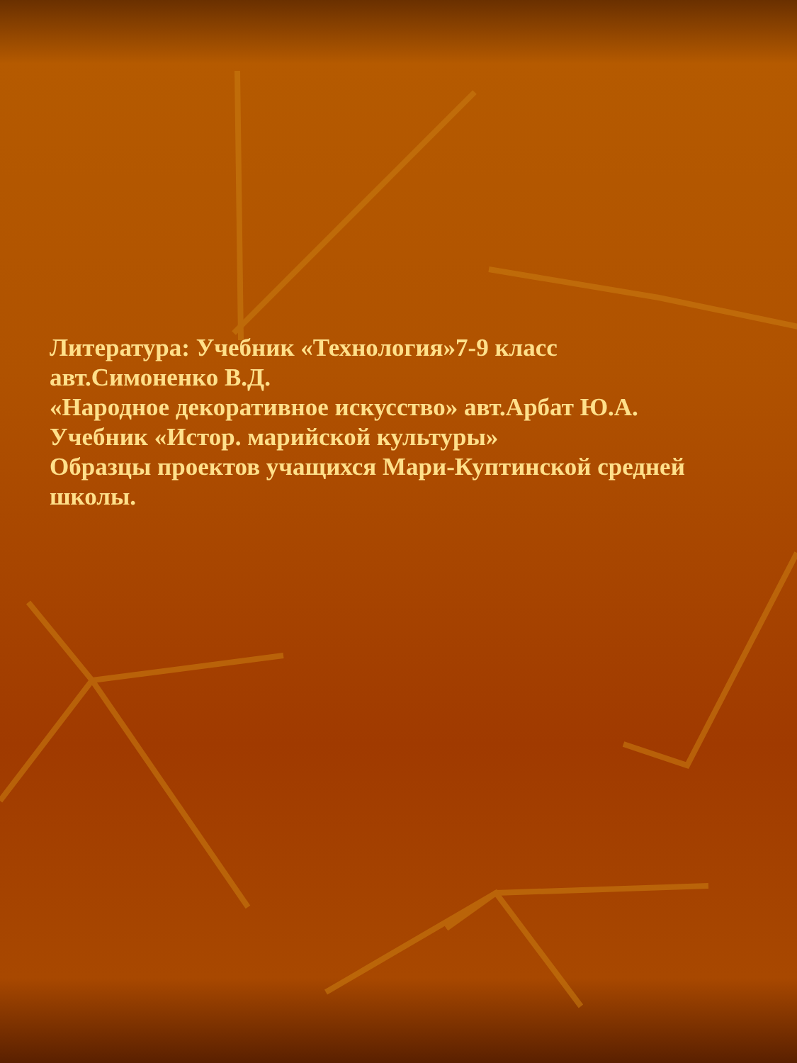Литература: Учебник «Технология»7-9 класс
авт.Симоненко В.Д.
«Народное декоративное искусство» авт.Арбат Ю.А.
Учебник «Истор. марийской культуры»
Образцы проектов учащихся Мари-Куптинской средней школы.